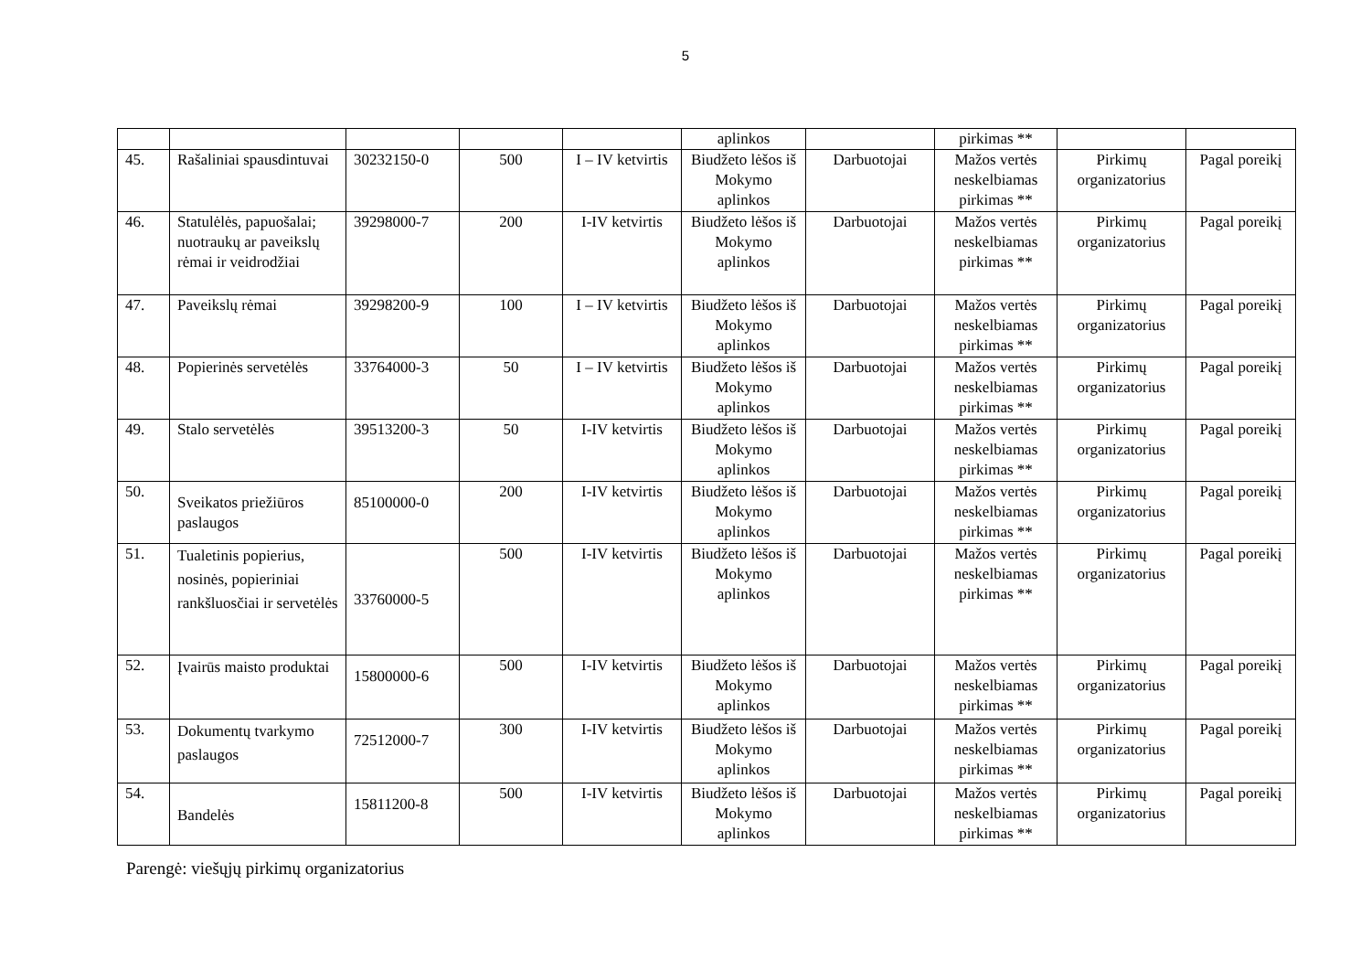5
| | | | | | aplinkos | | pirkimas ** | | |
| 45. | Rašaliniai spausdintuvai | 30232150-0 | 500 | I – IV ketvirtis | Biudžeto lėšos iš Mokymo aplinkos | Darbuotojai | Mažos vertės neskelbiamas pirkimas ** | Pirkimų organizatorius | Pagal poreikį |
| 46. | Statulėlės, papuošalai; nuotraukų ar paveikslų rėmai ir veidrodžiai | 39298000-7 | 200 | I-IV ketvirtis | Biudžeto lėšos iš Mokymo aplinkos | Darbuotojai | Mažos vertės neskelbiamas pirkimas ** | Pirkimų organizatorius | Pagal poreikį |
| 47. | Paveikslų rėmai | 39298200-9 | 100 | I – IV ketvirtis | Biudžeto lėšos iš Mokymo aplinkos | Darbuotojai | Mažos vertės neskelbiamas pirkimas ** | Pirkimų organizatorius | Pagal poreikį |
| 48. | Popierinės servetėlės | 33764000-3 | 50 | I – IV ketvirtis | Biudžeto lėšos iš Mokymo aplinkos | Darbuotojai | Mažos vertės neskelbiamas pirkimas ** | Pirkimų organizatorius | Pagal poreikį |
| 49. | Stalo servetėlės | 39513200-3 | 50 | I-IV ketvirtis | Biudžeto lėšos iš Mokymo aplinkos | Darbuotojai | Mažos vertės neskelbiamas pirkimas ** | Pirkimų organizatorius | Pagal poreikį |
| 50. | Sveikatos priežiūros paslaugos | 85100000-0 | 200 | I-IV ketvirtis | Biudžeto lėšos iš Mokymo aplinkos | Darbuotojai | Mažos vertės neskelbiamas pirkimas ** | Pirkimų organizatorius | Pagal poreikį |
| 51. | Tualetinis popierius, nosinės, popieriniai rankšluosčiai ir servetėlės | 33760000-5 | 500 | I-IV ketvirtis | Biudžeto lėšos iš Mokymo aplinkos | Darbuotojai | Mažos vertės neskelbiamas pirkimas ** | Pirkimų organizatorius | Pagal poreikį |
| 52. | Įvairūs maisto produktai | 15800000-6 | 500 | I-IV ketvirtis | Biudžeto lėšos iš Mokymo aplinkos | Darbuotojai | Mažos vertės neskelbiamas pirkimas ** | Pirkimų organizatorius | Pagal poreikį |
| 53. | Dokumentų tvarkymo paslaugos | 72512000-7 | 300 | I-IV ketvirtis | Biudžeto lėšos iš Mokymo aplinkos | Darbuotojai | Mažos vertės neskelbiamas pirkimas ** | Pirkimų organizatorius | Pagal poreikį |
| 54. | Bandelės | 15811200-8 | 500 | I-IV ketvirtis | Biudžeto lėšos iš Mokymo aplinkos | Darbuotojai | Mažos vertės neskelbiamas pirkimas ** | Pirkimų organizatorius | Pagal poreikį |
Parengė: viešųjų pirkimų organizatorius